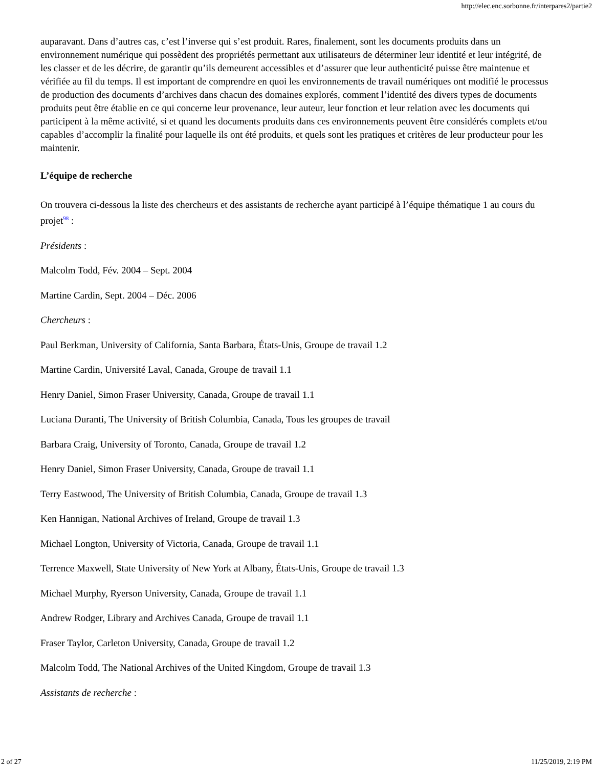http://elec.enc.sorbonne.fr/interpares2/partie2
auparavant. Dans d’autres cas, c’est l’inverse qui s’est produit. Rares, finalement, sont les documents produits dans un environnement numérique qui possèdent des propriétés permettant aux utilisateurs de déterminer leur identité et leur intégrité, de les classer et de les décrire, de garantir qu’ils demeurent accessibles et d’assurer que leur authenticité puisse être maintenue et vérifiée au fil du temps. Il est important de comprendre en quoi les environnements de travail numériques ont modifié le processus de production des documents d’archives dans chacun des domaines explorés, comment l’identité des divers types de documents produits peut être établie en ce qui concerne leur provenance, leur auteur, leur fonction et leur relation avec les documents qui participent à la même activité, si et quand les documents produits dans ces environnements peuvent être considérés complets et/ou capables d’accomplir la finalité pour laquelle ils ont été produits, et quels sont les pratiques et critères de leur producteur pour les maintenir.
L’équipe de recherche
On trouvera ci-dessous la liste des chercheurs et des assistants de recherche ayant participé à l’équipe thématique 1 au cours du projet<sup>98</sup> :
Présidents :
Malcolm Todd, Fév. 2004 – Sept. 2004
Martine Cardin, Sept. 2004 – Déc. 2006
Chercheurs :
Paul Berkman, University of California, Santa Barbara, États-Unis, Groupe de travail 1.2
Martine Cardin, Université Laval, Canada, Groupe de travail 1.1
Henry Daniel, Simon Fraser University, Canada, Groupe de travail 1.1
Luciana Duranti, The University of British Columbia, Canada, Tous les groupes de travail
Barbara Craig, University of Toronto, Canada, Groupe de travail 1.2
Henry Daniel, Simon Fraser University, Canada, Groupe de travail 1.1
Terry Eastwood, The University of British Columbia, Canada, Groupe de travail 1.3
Ken Hannigan, National Archives of Ireland, Groupe de travail 1.3
Michael Longton, University of Victoria, Canada, Groupe de travail 1.1
Terrence Maxwell, State University of New York at Albany, États-Unis, Groupe de travail 1.3
Michael Murphy, Ryerson University, Canada, Groupe de travail 1.1
Andrew Rodger, Library and Archives Canada, Groupe de travail 1.1
Fraser Taylor, Carleton University, Canada, Groupe de travail 1.2
Malcolm Todd, The National Archives of the United Kingdom, Groupe de travail 1.3
Assistants de recherche :
2 of 27 11/25/2019, 2:19 PM